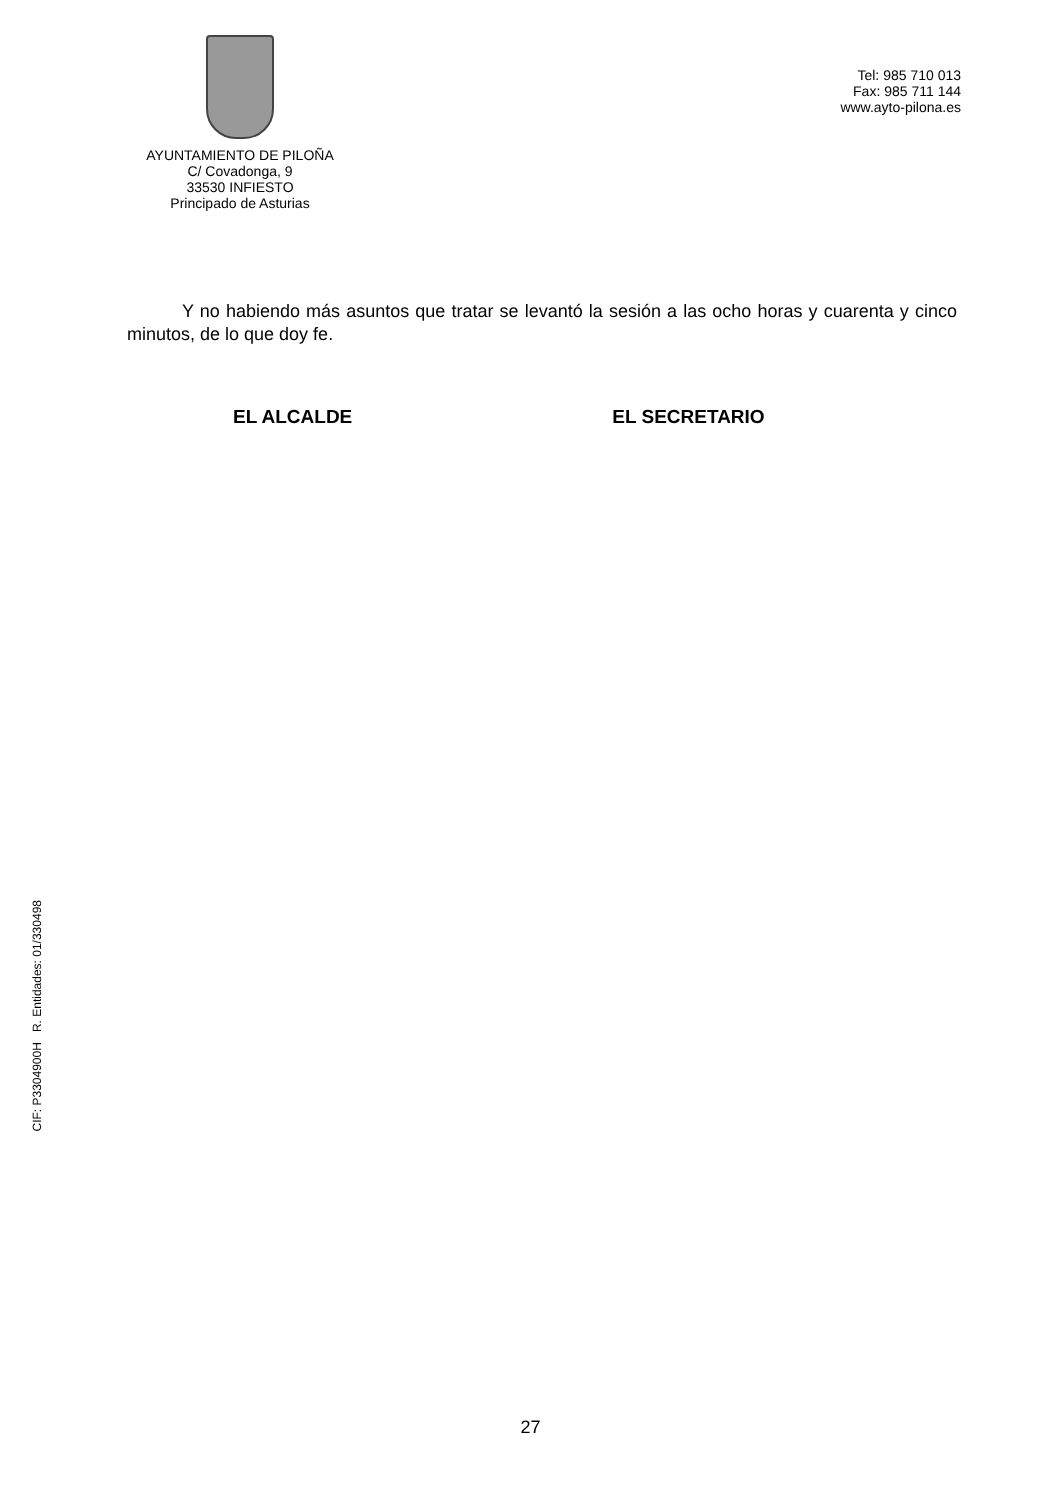AYUNTAMIENTO DE PILOÑA
C/ Covadonga, 9
33530 INFIESTO
Principado de Asturias
Tel: 985 710 013
Fax: 985 711 144
www.ayto-pilona.es
Y no habiendo más asuntos que tratar se levantó la sesión a las ocho horas y cuarenta y cinco minutos, de lo que doy fe.
EL ALCALDE EL SECRETARIO
CIF: P3304900H R. Entidades: 01/330498
27